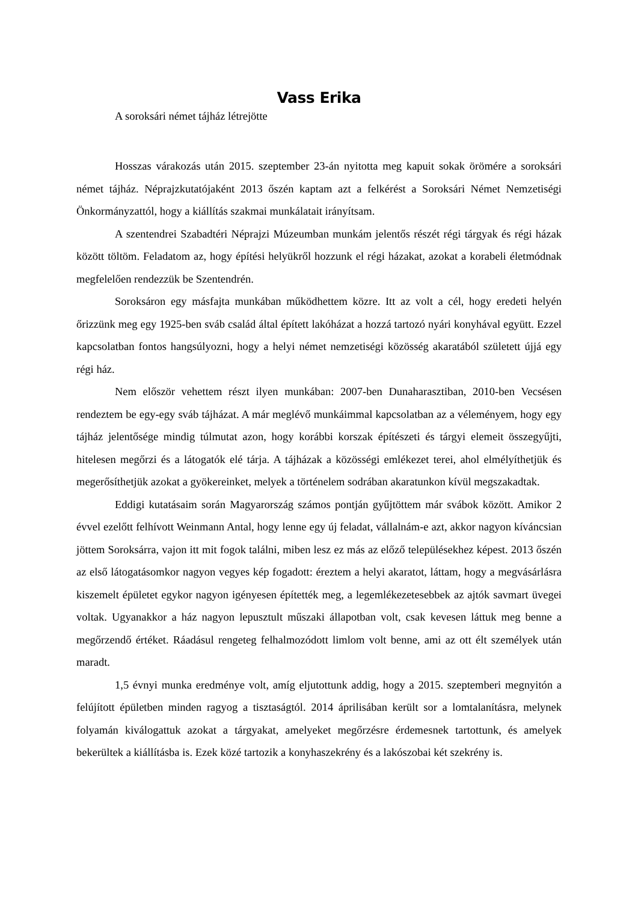Vass Erika
A soroksári német tájház létrejötte
Hosszas várakozás után 2015. szeptember 23-án nyitotta meg kapuit sokak örömére a soroksári német tájház. Néprajzkutatójaként 2013 őszén kaptam azt a felkérést a Soroksári Német Nemzetiségi Önkormányzattól, hogy a kiállítás szakmai munkálatait irányítsam.
A szentendrei Szabadtéri Néprajzi Múzeumban munkám jelentős részét régi tárgyak és régi házak között töltöm. Feladatom az, hogy építési helyükről hozzunk el régi házakat, azokat a korabeli életmódnak megfelelően rendezzük be Szentendrén.
Soroksáron egy másfajta munkában működhettem közre. Itt az volt a cél, hogy eredeti helyén őrizzünk meg egy 1925-ben sváb család által épített lakóházat a hozzá tartozó nyári konyhával együtt. Ezzel kapcsolatban fontos hangsúlyozni, hogy a helyi német nemzetiségi közösség akaratából született újjá egy régi ház.
Nem először vehettem részt ilyen munkában: 2007-ben Dunaharasztiban, 2010-ben Vecsésen rendeztem be egy-egy sváb tájházat. A már meglévő munkáimmal kapcsolatban az a véleményem, hogy egy tájház jelentősége mindig túlmutat azon, hogy korábbi korszak építészeti és tárgyi elemeit összegyűjti, hitelesen megőrzi és a látogatók elé tárja. A tájházak a közösségi emlékezet terei, ahol elmélyíthetjük és megerősíthetjük azokat a gyökereinket, melyek a történelem sodrában akaratunkon kívül megszakadtak.
Eddigi kutatásaim során Magyarország számos pontján gyűjtöttem már svábok között. Amikor 2 évvel ezelőtt felhívott Weinmann Antal, hogy lenne egy új feladat, vállalnám-e azt, akkor nagyon kíváncsian jöttem Soroksárra, vajon itt mit fogok találni, miben lesz ez más az előző településekhez képest. 2013 őszén az első látogatásomkor nagyon vegyes kép fogadott: éreztem a helyi akaratot, láttam, hogy a megvásárlásra kiszemelt épületet egykor nagyon igényesen építették meg, a legemlékezetesebbek az ajtók savmart üvegei voltak. Ugyanakkor a ház nagyon lepusztult műszaki állapotban volt, csak kevesen láttuk meg benne a megőrzendő értéket. Ráadásul rengeteg felhalmozódott limlom volt benne, ami az ott élt személyek után maradt.
1,5 évnyi munka eredménye volt, amíg eljutottunk addig, hogy a 2015. szeptemberi megnyitón a felújított épületben minden ragyog a tisztaságtól. 2014 áprilisában került sor a lomtalanításra, melynek folyamán kiválogattuk azokat a tárgyakat, amelyeket megőrzésre érdemesnek tartottunk, és amelyek bekerültek a kiállításba is. Ezek közé tartozik a konyhaszekrény és a lakószobai két szekrény is.